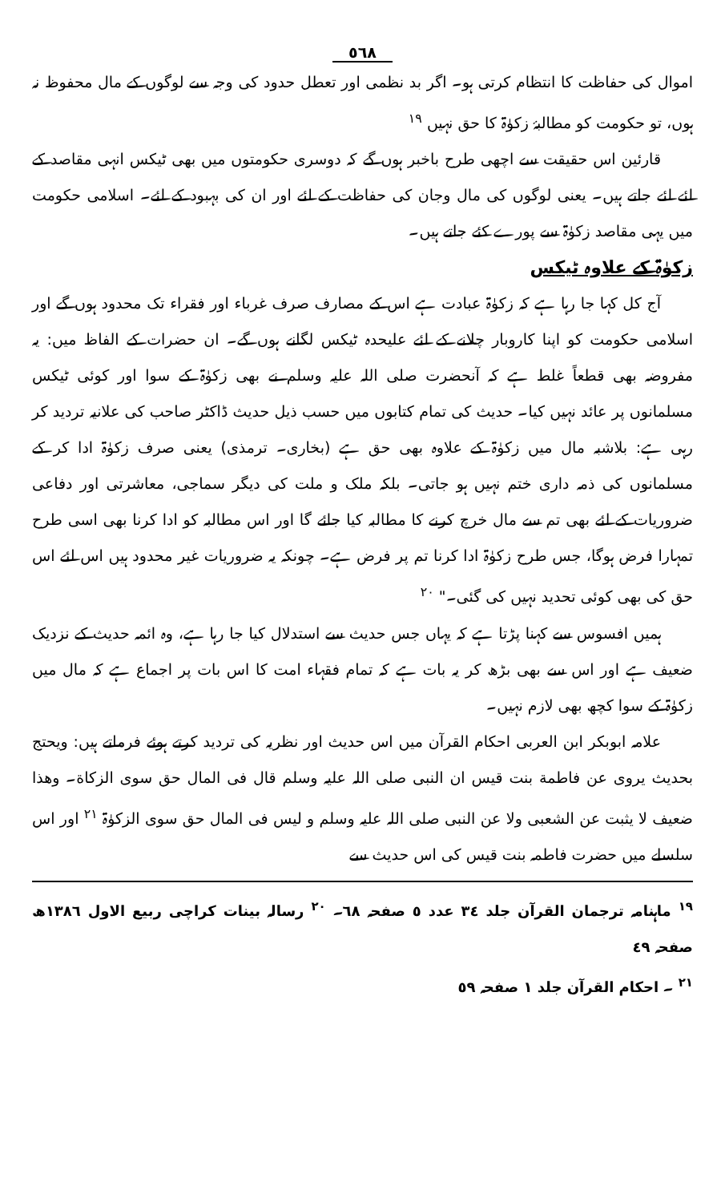٥٦٨
اموال کی حفاظت کا انتظام کرتی ہو۔ اگر بد نظمی اور تعطل حدود کی وجہ سے لوگوں کے مال محفوظ نہ ہوں، تو حکومت کو مطالبۂ زکوٰۃ کا حق نہیں <sup>١٩</sup>
قارئین اس حقیقت سے اچھی طرح باخبر ہوں گے کہ دوسری حکومتوں میں بھی ٹیکس انہی مقاصد کے لئے لئے جاتے ہیں۔ یعنی لوگوں کی مال وجان کی حفاظت کے لئے اور ان کی بہبود کے لئے۔ اسلامی حکومت میں یہی مقاصد زکوٰۃ سے پورے کئے جاتے ہیں۔
زکوٰۃ کے علاوہ ٹیکس
آج کل کہا جا رہا ہے کہ زکوٰۃ عبادت ہے اس کے مصارف صرف غرباء اور فقراء تک محدود ہوں گے اور اسلامی حکومت کو اپنا کاروبار چلانے کے لئے علیحدہ ٹیکس لگانے ہوں گے۔ ان حضرات کے الفاظ میں: یہ مفروضہ بھی قطعاً غلط ہے کہ آنحضرت صلی اللہ علیہ وسلم نے بھی زکوٰۃ کے سوا اور کوئی ٹیکس مسلمانوں پر عائد نہیں کیا۔ حدیث کی تمام کتابوں میں حسب ذیل حدیث ڈاکٹر صاحب کی علانیہ تردید کر رہی ہے: بلاشبہ مال میں زکوٰۃ کے علاوہ بھی حق ہے (بخاری۔ ترمذی) یعنی صرف زکوٰۃ ادا کر کے مسلمانوں کی ذمہ داری ختم نہیں ہو جاتی۔ بلکہ ملک و ملت کی دیگر سماجی، معاشرتی اور دفاعی ضروریات کے لئے بھی تم سے مال خرچ کرنے کا مطالبہ کیا جائے گا اور اس مطالبہ کو ادا کرنا بھی اسی طرح تمہارا فرض ہوگا، جس طرح زکوٰۃ ادا کرنا تم پر فرض ہے۔ چونکہ یہ ضروریات غیر محدود ہیں اس لئے اس حق کی بھی کوئی تحدید نہیں کی گئی۔" <sup>٢٠</sup>
ہمیں افسوس سے کہنا پڑتا ہے کہ یہاں جس حدیث سے استدلال کیا جا رہا ہے، وہ ائمہ حدیث کے نزدیک ضعیف ہے اور اس سے بھی بڑھ کر یہ بات ہے کہ تمام فقہاء امت کا اس بات پر اجماع ہے کہ مال میں زکوٰۃ کے سوا کچھ بھی لازم نہیں۔
علامہ ابوبکر ابن العربی احکام القرآن میں اس حدیث اور نظریہ کی تردید کرتے ہوئے فرماتے ہیں: ویحتج بحدیث یروی عن فاطمة بنت قیس ان النبی صلی اللہ علیہ وسلم قال فی المال حق سوی الزکاة۔ وھذا ضعیف لا یثبت عن الشعبی ولا عن النبی صلی اللہ علیہ وسلم و لیس فی المال حق سوی الزکوٰۃ <sup>٢١</sup> اور اس سلسلے میں حضرت فاطمہ بنت قیس کی اس حدیث سے
<sup>١٩</sup> ماہنامہ ترجمان القرآن جلد ٣٤ عدد ٥ صفحہ ٦٨۔ <sup>٢٠</sup> رسالہ بینات کراچی ربیع الاول ١٣٨٦ھ صفحہ ٤٩
<sup>٢١</sup> ۔ احکام القرآن جلد ١ صفحہ ٥٩